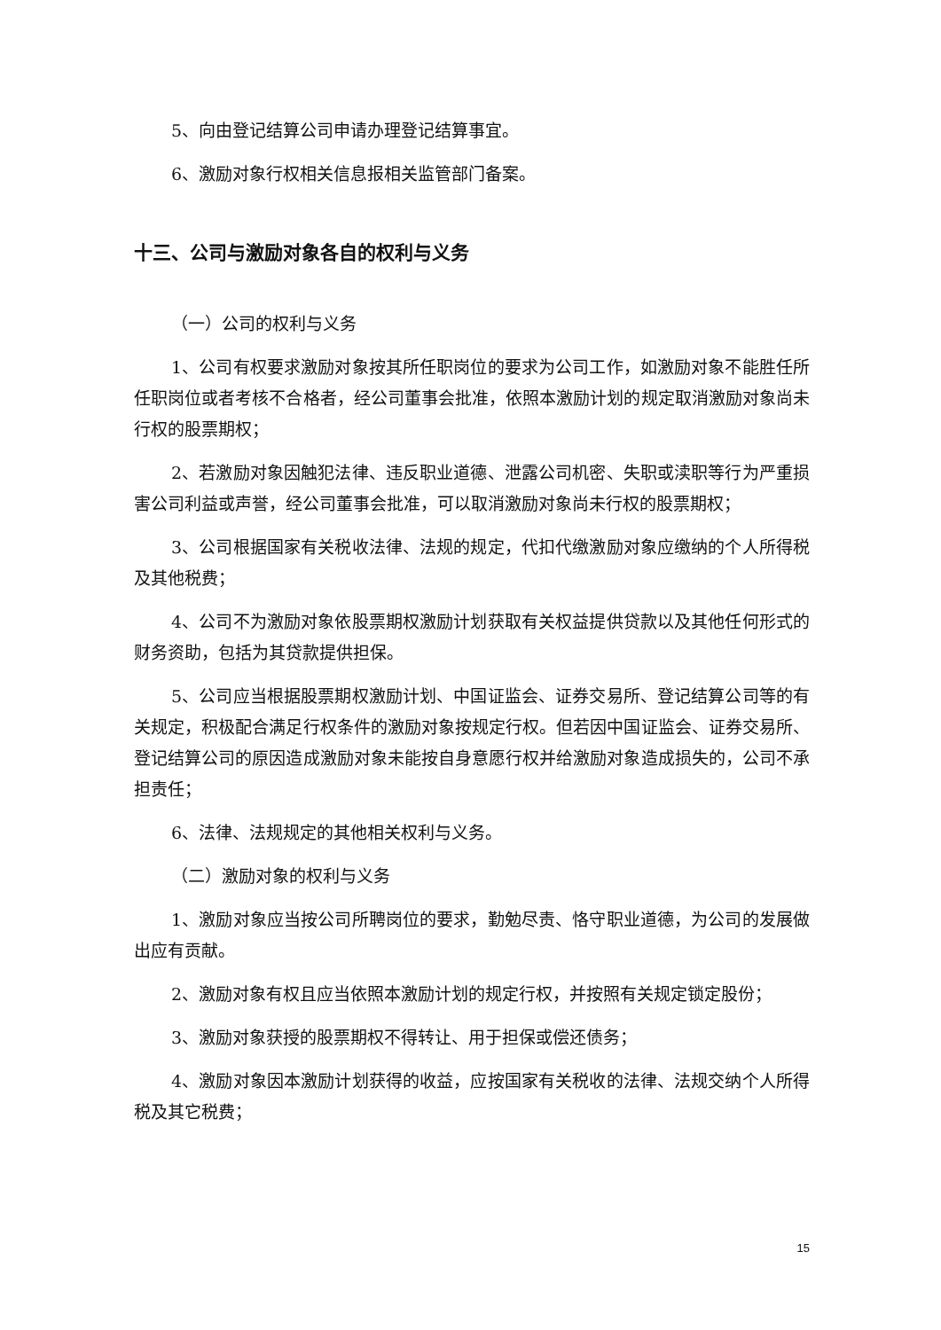5、向由登记结算公司申请办理登记结算事宜。
6、激励对象行权相关信息报相关监管部门备案。
十三、公司与激励对象各自的权利与义务
（一）公司的权利与义务
1、公司有权要求激励对象按其所任职岗位的要求为公司工作，如激励对象不能胜任所任职岗位或者考核不合格者，经公司董事会批准，依照本激励计划的规定取消激励对象尚未行权的股票期权；
2、若激励对象因触犯法律、违反职业道德、泄露公司机密、失职或渎职等行为严重损害公司利益或声誉，经公司董事会批准，可以取消激励对象尚未行权的股票期权；
3、公司根据国家有关税收法律、法规的规定，代扣代缴激励对象应缴纳的个人所得税及其他税费；
4、公司不为激励对象依股票期权激励计划获取有关权益提供贷款以及其他任何形式的财务资助，包括为其贷款提供担保。
5、公司应当根据股票期权激励计划、中国证监会、证券交易所、登记结算公司等的有关规定，积极配合满足行权条件的激励对象按规定行权。但若因中国证监会、证券交易所、登记结算公司的原因造成激励对象未能按自身意愿行权并给激励对象造成损失的，公司不承担责任；
6、法律、法规规定的其他相关权利与义务。
（二）激励对象的权利与义务
1、激励对象应当按公司所聘岗位的要求，勤勉尽责、恪守职业道德，为公司的发展做出应有贡献。
2、激励对象有权且应当依照本激励计划的规定行权，并按照有关规定锁定股份；
3、激励对象获授的股票期权不得转让、用于担保或偿还债务；
4、激励对象因本激励计划获得的收益，应按国家有关税收的法律、法规交纳个人所得税及其它税费；
15